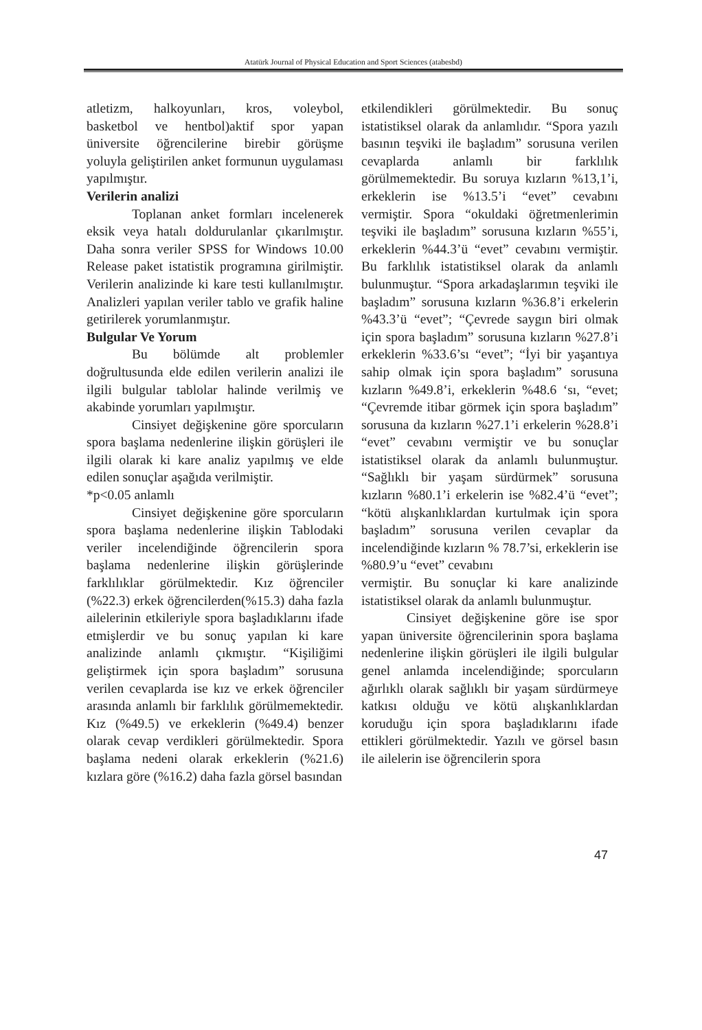Atatürk Journal of Physical Education and Sport Sciences (atabesbd)
atletizm, halkoyunları, kros, voleybol, basketbol ve hentbol)aktif spor yapan üniversite öğrencilerine birebir görüşme yoluyla geliştirilen anket formunun uygulaması yapılmıştır.
Verilerin analizi
Toplanan anket formları incelenerek eksik veya hatalı doldurulanlar çıkarılmıştır. Daha sonra veriler SPSS for Windows 10.00 Release paket istatistik programına girilmiştir. Verilerin analizinde ki kare testi kullanılmıştır. Analizleri yapılan veriler tablo ve grafik haline getirilerek yorumlanmıştır.
Bulgular Ve Yorum
Bu bölümde alt problemler doğrultusunda elde edilen verilerin analizi ile ilgili bulgular tablolar halinde verilmiş ve akabinde yorumları yapılmıştır.
Cinsiyet değişkenine göre sporcuların spora başlama nedenlerine ilişkin görüşleri ile ilgili olarak ki kare analiz yapılmış ve elde edilen sonuçlar aşağıda verilmiştir.
*p<0.05 anlamlı
Cinsiyet değişkenine göre sporcuların spora başlama nedenlerine ilişkin Tablodaki veriler incelendiğinde öğrencilerin spora başlama nedenlerine ilişkin görüşlerinde farklılıklar görülmektedir. Kız öğrenciler (%22.3) erkek öğrencilerden(%15.3) daha fazla ailelerinin etkileriyle spora başladıklarını ifade etmişlerdir ve bu sonuç yapılan ki kare analizinde anlamlı çıkmıştır. “Kişiliğimi geliştirmek için spora başladım” sorusuna verilen cevaplarda ise kız ve erkek öğrenciler arasında anlamlı bir farklılık görülmemektedir. Kız (%49.5) ve erkeklerin (%49.4) benzer olarak cevap verdikleri görülmektedir. Spora başlama nedeni olarak erkeklerin (%21.6) kızlara göre (%16.2) daha fazla görsel basından
etkilendikleri görülmektedir. Bu sonuç istatistiksel olarak da anlamlıdır. “Spora yazılı basının teşviki ile başladım” sorusuna verilen cevaplarda anlamlı bir farklılık görülmemektedir. Bu soruya kızların %13,1’i, erkeklerin ise %13.5’i “evet” cevabını vermiştir. Spora “okuldaki öğretmenlerimin teşviki ile başladım” sorusuna kızların %55’i, erkeklerin %44.3’ü “evet” cevabını vermiştir. Bu farklılık istatistiksel olarak da anlamlı bulunmuştur. “Spora arkadaşlarımın teşviki ile başladım” sorusuna kızların %36.8’i erkelerin %43.3’ü “evet”; “Çevrede saygın biri olmak için spora başladım” sorusuna kızların %27.8’i erkeklerin %33.6’sı “evet”; “İyi bir yaşantıya sahip olmak için spora başladım” sorusuna kızların %49.8’i, erkeklerin %48.6 ‘sı, “evet; “Çevremde itibar görmek için spora başladım” sorusuna da kızların %27.1’i erkelerin %28.8’i “evet” cevabını vermiştir ve bu sonuçlar istatistiksel olarak da anlamlı bulunmuştur. “Sağlıklı bir yaşam sürdürmek” sorusuna kızların %80.1’i erkelerin ise %82.4’ü “evet”; “kötü alışkanlıklardan kurtulmak için spora başladım” sorusuna verilen cevaplar da incelendiğinde kızların % 78.7’si, erkeklerin ise %80.9’u “evet” cevabını
vermiştir. Bu sonuçlar ki kare analizinde istatistiksel olarak da anlamlı bulunmuştur.
Cinsiyet değişkenine göre ise spor yapan üniversite öğrencilerinin spora başlama nedenlerine ilişkin görüşleri ile ilgili bulgular genel anlamda incelendiğinde; sporcuların ağırlıklı olarak sağlıklı bir yaşam sürdürmeye katkısı olduğu ve kötü alışkanlıklardan koruduğu için spora başladıklarını ifade ettikleri görülmektedir. Yazılı ve görsel basın ile ailelerin ise öğrencilerin spora
47